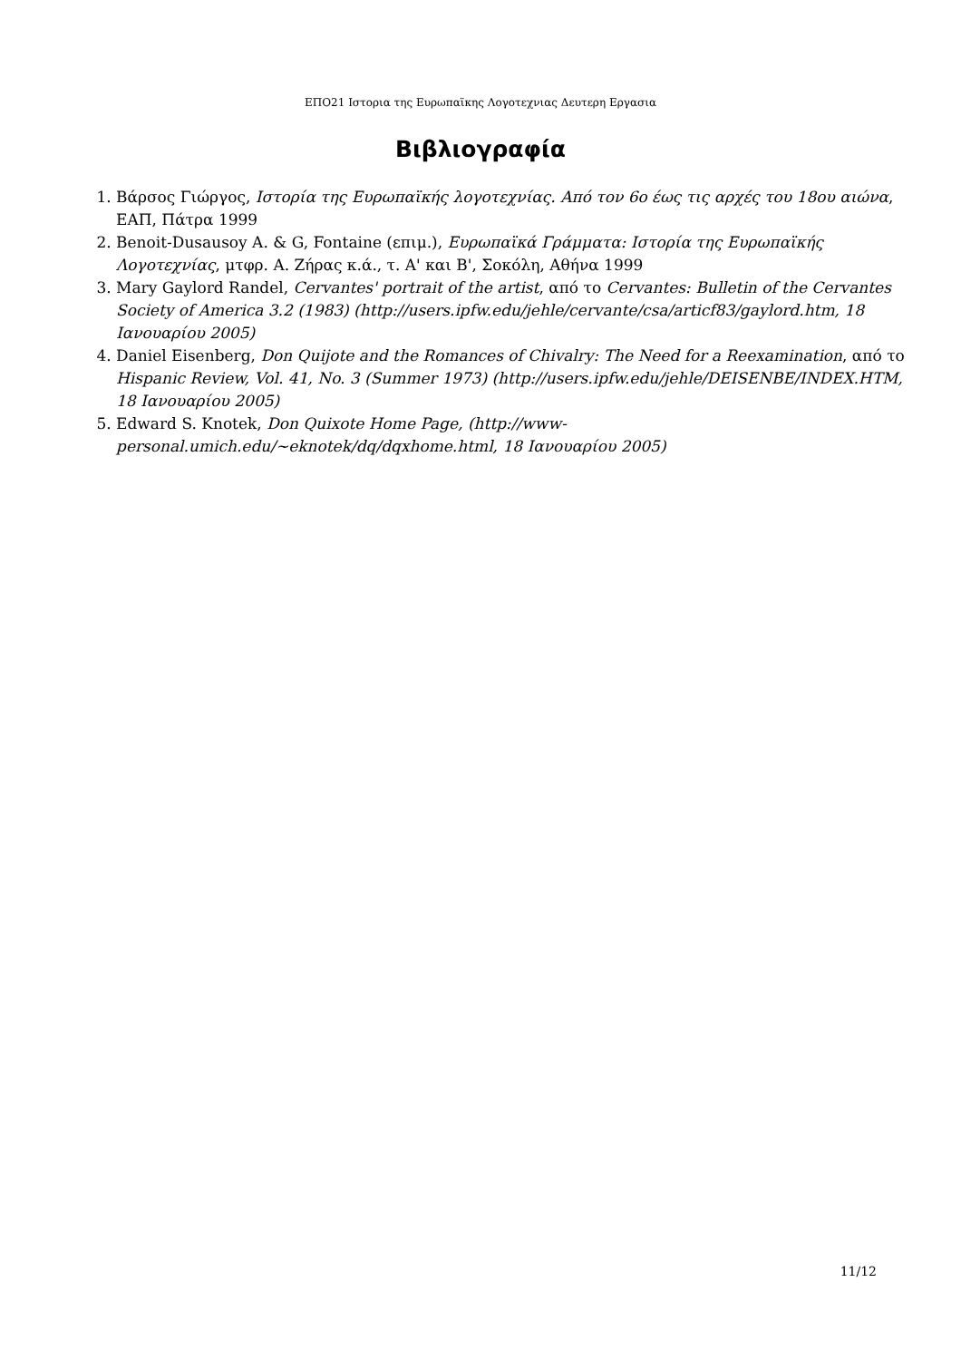ΕΠΟ21 Ιστορια της Ευρωπαϊκης Λογοτεχνιας Δευτερη Εργασια
Βιβλιογραφία
1. Βάρσος Γιώργος, Ιστορία της Ευρωπαϊκής λογοτεχνίας. Από τον 6ο έως τις αρχές του 18ου αιώνα, ΕΑΠ, Πάτρα 1999
2. Benoit-Dusausoy A. & G, Fontaine (επιμ.), Ευρωπαϊκά Γράμματα: Ιστορία της Ευρωπαϊκής Λογοτεχνίας, μτφρ. Α. Ζήρας κ.ά., τ. Α' και Β', Σοκόλη, Αθήνα 1999
3. Mary Gaylord Randel, Cervantes' portrait of the artist, από το Cervantes: Bulletin of the Cervantes Society of America 3.2 (1983) (http://users.ipfw.edu/jehle/cervante/csa/articf83/gaylord.htm, 18 Ιανουαρίου 2005)
4. Daniel Eisenberg, Don Quijote and the Romances of Chivalry: The Need for a Reexamination, από το Hispanic Review, Vol. 41, No. 3 (Summer 1973) (http://users.ipfw.edu/jehle/DEISENBE/INDEX.HTM, 18 Ιανουαρίου 2005)
5. Edward S. Knotek, Don Quixote Home Page, (http://www-personal.umich.edu/~eknotek/dq/dqxhome.html, 18 Ιανουαρίου 2005)
11/12